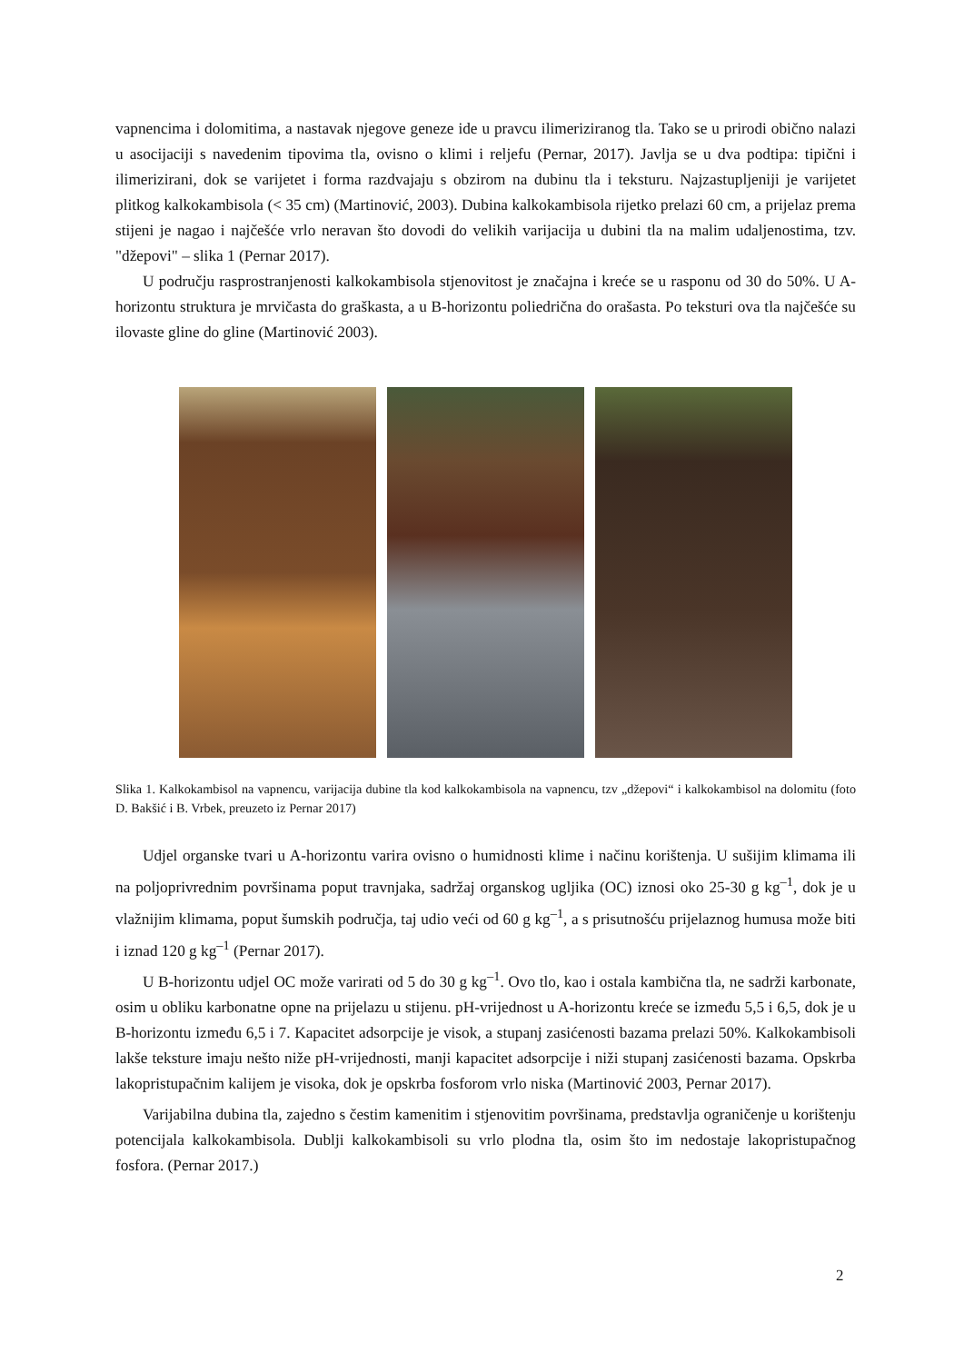vapnencima i dolomitima, a nastavak njegove geneze ide u pravcu ilimeriziranog tla. Tako se u prirodi obično nalazi u asocijaciji s navedenim tipovima tla, ovisno o klimi i reljefu (Pernar, 2017). Javlja se u dva podtipa: tipični i ilimerizirani, dok se varijetet i forma razdvajaju s obzirom na dubinu tla i teksturu. Najzastupljeniji je varijetet plitkog kalkokambisola (< 35 cm) (Martinović, 2003). Dubina kalkokambisola rijetko prelazi 60 cm, a prijelaz prema stijeni je nagao i najčešće vrlo neravan što dovodi do velikih varijacija u dubini tla na malim udaljenostima, tzv. "džepovi" – slika 1 (Pernar 2017).
U području rasprostranjenosti kalkokambisola stjenovitost je značajna i kreće se u rasponu od 30 do 50%. U A-horizontu struktura je mrvičasta do graškasta, a u B-horizontu poliedrična do orašasta. Po teksturi ova tla najčešće su ilovaste gline do gline (Martinović 2003).
Slika 1. Kalkokambisol na vapnencu, varijacija dubine tla kod kalkokambisola na vapnencu, tzv „džepovi“ i kalkokambisol na dolomitu (foto D. Bakšić i B. Vrbek, preuzeto iz Pernar 2017)
Udjel organske tvari u A-horizontu varira ovisno o humidnosti klime i načinu korištenja. U sušijim klimama ili na poljoprivrednim površinama poput travnjaka, sadržaj organskog ugljika (OC) iznosi oko 25-30 g kg<sup>–1</sup>, dok je u vlažnijim klimama, poput šumskih područja, taj udio veći od 60 g kg<sup>–1</sup>, a s prisutnošću prijelaznog humusa može biti i iznad 120 g kg<sup>–1</sup> (Pernar 2017).
U B-horizontu udjel OC može varirati od 5 do 30 g kg<sup>–1</sup>. Ovo tlo, kao i ostala kambična tla, ne sadrži karbonate, osim u obliku karbonatne opne na prijelazu u stijenu. pH-vrijednost u A-horizontu kreće se između 5,5 i 6,5, dok je u B-horizontu između 6,5 i 7. Kapacitet adsorpcije je visok, a stupanj zasićenosti bazama prelazi 50%. Kalkokambisoli lakše teksture imaju nešto niže pH-vrijednosti, manji kapacitet adsorpcije i niži stupanj zasićenosti bazama. Opskrba lakopristupačnim kalijem je visoka, dok je opskrba fosforom vrlo niska (Martinović 2003, Pernar 2017).
Varijabilna dubina tla, zajedno s čestim kamenitim i stjenovitim površinama, predstavlja ograničenje u korištenju potencijala kalkokambisola. Dublji kalkokambisoli su vrlo plodna tla, osim što im nedostaje lakopristupačnog fosfora. (Pernar 2017.)
2